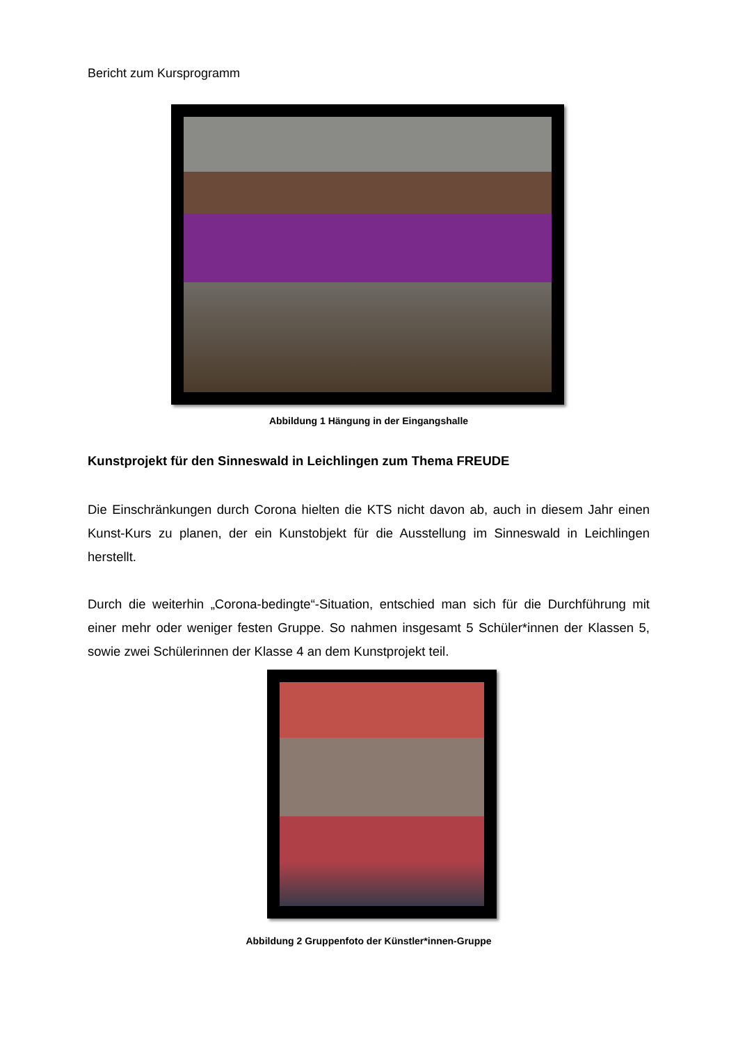Bericht zum Kursprogramm
Abbildung 1 Hängung in der Eingangshalle
Kunstprojekt für den Sinneswald in Leichlingen zum Thema FREUDE
Die Einschränkungen durch Corona hielten die KTS nicht davon ab, auch in diesem Jahr einen Kunst-Kurs zu planen, der ein Kunstobjekt für die Ausstellung im Sinneswald in Leichlingen herstellt.
Durch die weiterhin „Corona-bedingte“-Situation, entschied man sich für die Durchführung mit einer mehr oder weniger festen Gruppe. So nahmen insgesamt 5 Schüler*innen der Klassen 5, sowie zwei Schülerinnen der Klasse 4 an dem Kunstprojekt teil.
Abbildung 2 Gruppenfoto der Künstler*innen-Gruppe